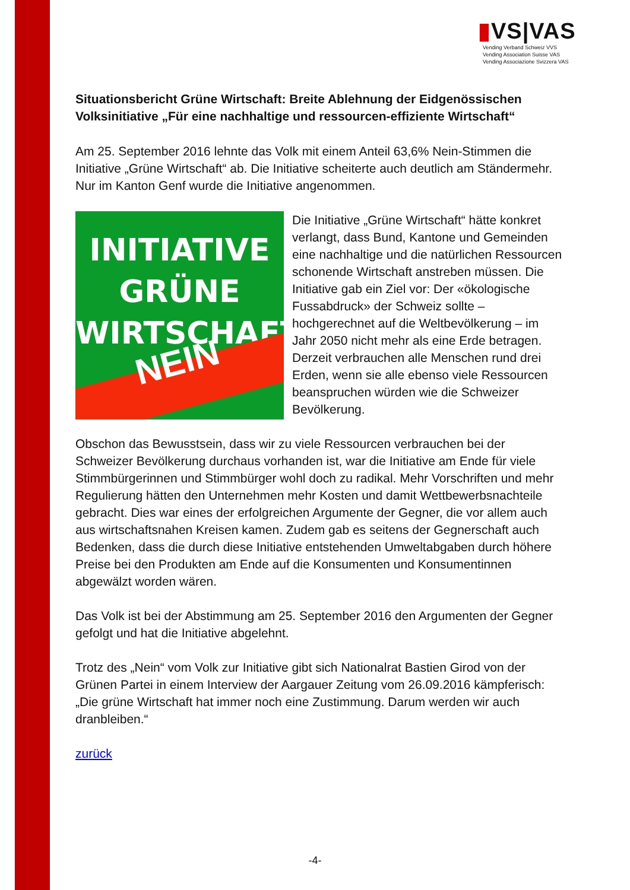▮VS|VAS
Vending Verband Schweiz VVS
Vending Association Suisse VAS
Vending Associazione Svizzera VAS
Situationsbericht Grüne Wirtschaft: Breite Ablehnung der Eidgenössischen Volksinitiative „Für eine nachhaltige und ressourcen-effiziente Wirtschaft“
Am 25. September 2016 lehnte das Volk mit einem Anteil 63,6% Nein-Stimmen die Initiative „Grüne Wirtschaft“ ab. Die Initiative scheiterte auch deutlich am Ständermehr. Nur im Kanton Genf wurde die Initiative angenommen.
INITIATIVE
GRÜNE
WIRTSCHAFT
NEIN
Die Initiative „Grüne Wirtschaft“ hätte konkret verlangt, dass Bund, Kantone und Gemeinden eine nachhaltige und die natürlichen Ressourcen schonende Wirtschaft anstreben müssen. Die Initiative gab ein Ziel vor: Der «ökologische Fussabdruck» der Schweiz sollte – hochgerechnet auf die Weltbevölkerung – im Jahr 2050 nicht mehr als eine Erde betragen. Derzeit verbrauchen alle Menschen rund drei Erden, wenn sie alle ebenso viele Ressourcen beanspruchen würden wie die Schweizer Bevölkerung.
Obschon das Bewusstsein, dass wir zu viele Ressourcen verbrauchen bei der Schweizer Bevölkerung durchaus vorhanden ist, war die Initiative am Ende für viele Stimmbürgerinnen und Stimmbürger wohl doch zu radikal. Mehr Vorschriften und mehr Regulierung hätten den Unternehmen mehr Kosten und damit Wettbewerbsnachteile gebracht. Dies war eines der erfolgreichen Argumente der Gegner, die vor allem auch aus wirtschaftsnahen Kreisen kamen. Zudem gab es seitens der Gegnerschaft auch Bedenken, dass die durch diese Initiative entstehenden Umweltabgaben durch höhere Preise bei den Produkten am Ende auf die Konsumenten und Konsumentinnen abgewälzt worden wären.
Das Volk ist bei der Abstimmung am 25. September 2016 den Argumenten der Gegner gefolgt und hat die Initiative abgelehnt.
Trotz des „Nein“ vom Volk zur Initiative gibt sich Nationalrat Bastien Girod von der Grünen Partei in einem Interview der Aargauer Zeitung vom 26.09.2016 kämpferisch: „Die grüne Wirtschaft hat immer noch eine Zustimmung. Darum werden wir auch dranbleiben.“
zurück
-4-